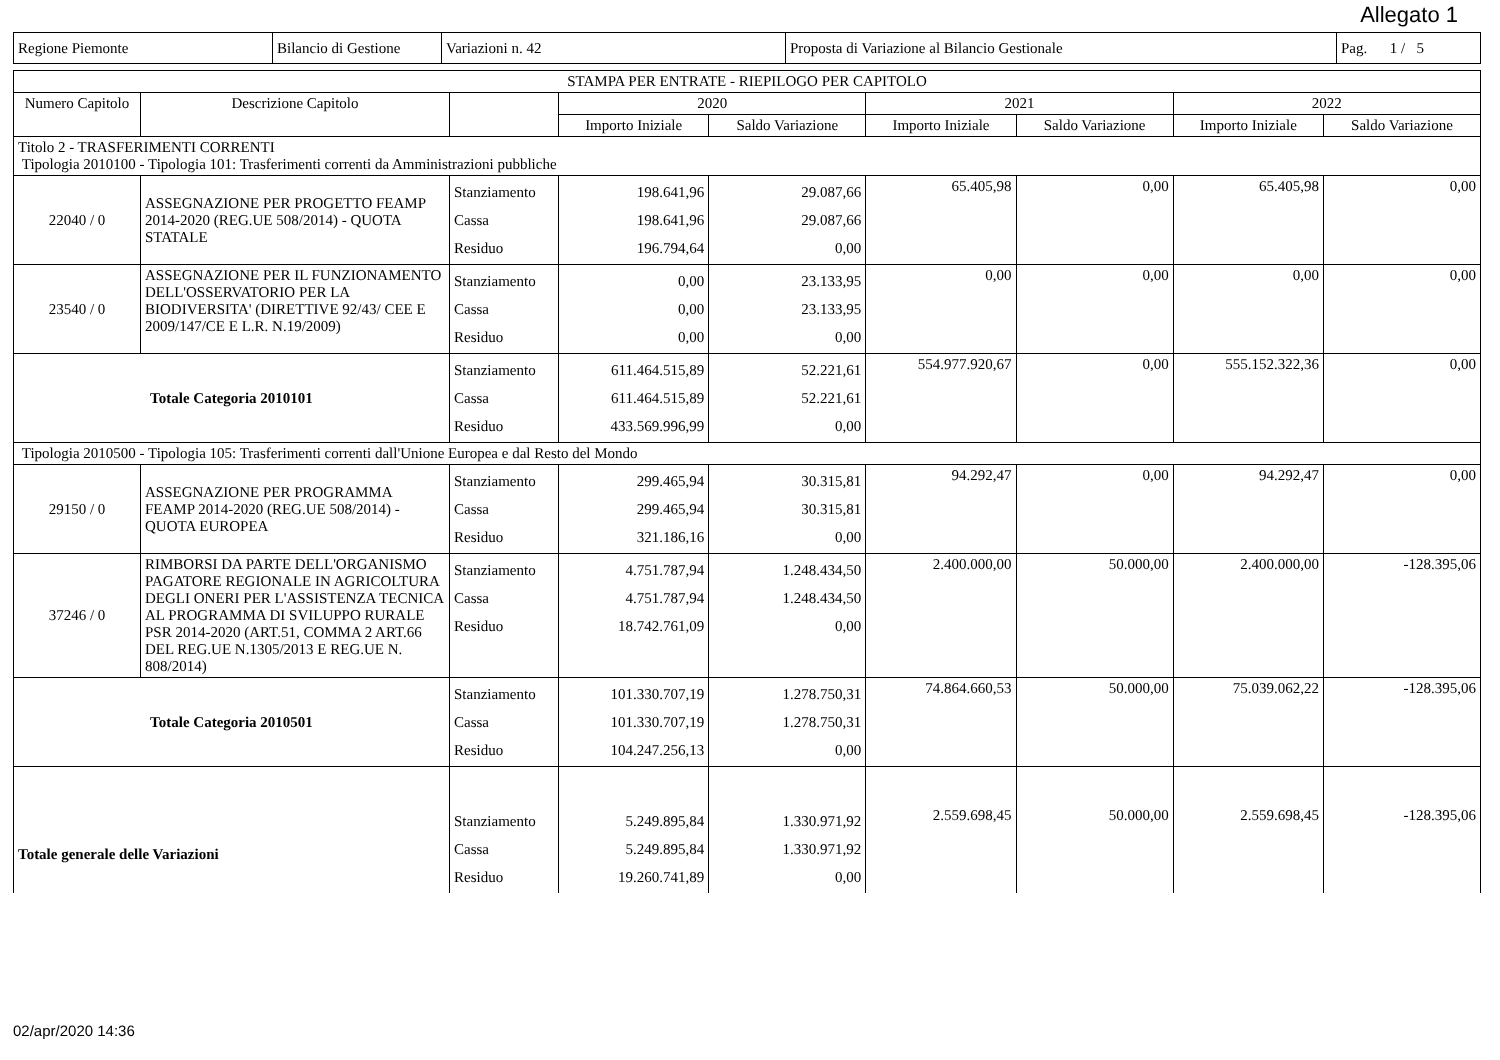Allegato 1
| Regione Piemonte | Bilancio di Gestione | Variazioni n. 42 | Proposta di Variazione al Bilancio Gestionale | Pag. 1 / 5 |
| STAMPA PER ENTRATE - RIEPILOGO PER CAPITOLO | | | | | | | | |
| --- | --- | --- | --- | --- | --- | --- | --- | --- |
| Numero Capitolo | Descrizione Capitolo | | 2020 | | 2021 | | 2022 | |
| | | | Importo Iniziale | Saldo Variazione | Importo Iniziale | Saldo Variazione | Importo Iniziale | Saldo Variazione |
| Titolo 2 - TRASFERIMENTI CORRENTI Tipologia 2010100 - Tipologia 101: Trasferimenti correnti da Amministrazioni pubbliche | | | | | | | | |
| 22040 / 0 | ASSEGNAZIONE PER PROGETTO FEAMP 2014-2020 (REG.UE 508/2014) - QUOTA STATALE | Stanziamento Cassa Residuo | 198.641,96 198.641,96 196.794,64 | 29.087,66 29.087,66 0,00 | 65.405,98 | 0,00 | 65.405,98 | 0,00 |
| 23540 / 0 | ASSEGNAZIONE PER IL FUNZIONAMENTO DELL'OSSERVATORIO PER LA BIODIVERSITA' (DIRETTIVE 92/43/ CEE E 2009/147/CE E L.R. N.19/2009) | Stanziamento Cassa Residuo | 0,00 0,00 0,00 | 23.133,95 23.133,95 0,00 | 0,00 | 0,00 | 0,00 | 0,00 |
| Totale Categoria 2010101 | | Stanziamento Cassa Residuo | 611.464.515,89 611.464.515,89 433.569.996,99 | 52.221,61 52.221,61 0,00 | 554.977.920,67 | 0,00 | 555.152.322,36 | 0,00 |
| Tipologia 2010500 - Tipologia 105: Trasferimenti correnti dall'Unione Europea e dal Resto del Mondo | | | | | | | | |
| 29150 / 0 | ASSEGNAZIONE PER PROGRAMMA FEAMP 2014-2020 (REG.UE 508/2014) - QUOTA EUROPEA | Stanziamento Cassa Residuo | 299.465,94 299.465,94 321.186,16 | 30.315,81 30.315,81 0,00 | 94.292,47 | 0,00 | 94.292,47 | 0,00 |
| 37246 / 0 | RIMBORSI DA PARTE DELL'ORGANISMO PAGATORE REGIONALE IN AGRICOLTURA DEGLI ONERI PER L'ASSISTENZA TECNICA AL PROGRAMMA DI SVILUPPO RURALE PSR 2014-2020 (ART.51, COMMA 2 ART.66 DEL REG.UE N.1305/2013 E REG.UE N. 808/2014) | Stanziamento Cassa Residuo | 4.751.787,94 4.751.787,94 18.742.761,09 | 1.248.434,50 1.248.434,50 0,00 | 2.400.000,00 | 50.000,00 | 2.400.000,00 | -128.395,06 |
| Totale Categoria 2010501 | | Stanziamento Cassa Residuo | 101.330.707,19 101.330.707,19 104.247.256,13 | 1.278.750,31 1.278.750,31 0,00 | 74.864.660,53 | 50.000,00 | 75.039.062,22 | -128.395,06 |
| Totale generale delle Variazioni | | Stanziamento Cassa Residuo | 5.249.895,84 5.249.895,84 19.260.741,89 | 1.330.971,92 1.330.971,92 0,00 | 2.559.698,45 | 50.000,00 | 2.559.698,45 | -128.395,06 |
02/apr/2020 14:36